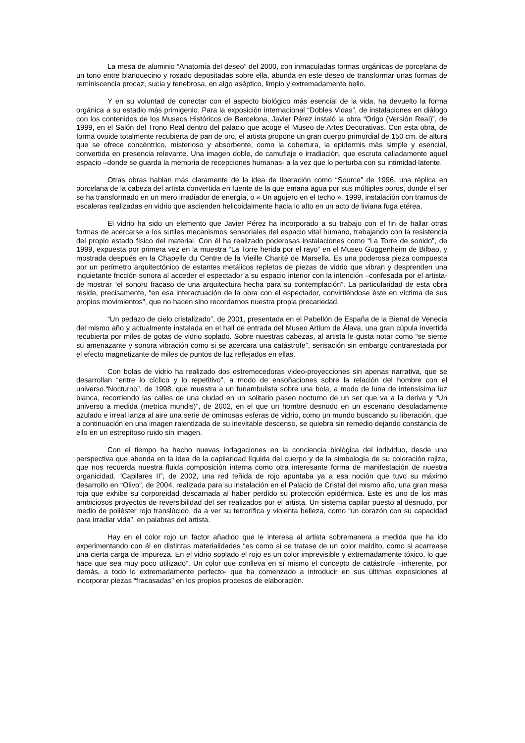La mesa de aluminio “Anatomía del deseo” del 2000, con inmaculadas formas orgánicas de porcelana de un tono entre blanquecino y rosado depositadas sobre ella, abunda en este deseo de transformar unas formas de reminiscencia procaz, sucia y tenebrosa, en algo aséptico, limpio y extremadamente bello.
Y en su voluntad de conectar con el aspecto biológico más esencial de la vida, ha devuelto la forma orgánica a su estadio más primigenio. Para la exposición internacional “Dobles Vidas”, de instalaciones en diálogo con los contenidos de los Museos Históricos de Barcelona, Javier Pérez instaló la obra “Origo (Versión Real)”, de 1999, en el Salón del Trono Real dentro del palacio que acoge el Museo de Artes Decorativas. Con esta obra, de forma ovoide totalmente recubierta de pan de oro, el artista propone un gran cuerpo primordial de 150 cm. de altura que se ofrece concéntrico, misterioso y absorbente, como la cobertura, la epidermis más simple y esencial, convertida en presencia relevante. Una imagen doble, de camuflaje e irradiación, que escruta calladamente aquel espacio –donde se guarda la memoria de recepciones humanas- a la vez que lo perturba con su intimidad latente.
Otras obras hablan más claramente de la idea de liberación como “Source” de 1996, una réplica en porcelana de la cabeza del artista convertida en fuente de la que emana agua por sus múltiples poros, donde el ser se ha transformado en un mero irradiador de energía, o « Un agujero en el techo », 1999, instalación con tramos de escaleras realizadas en vidrio que ascienden helicoidalmente hacia lo alto en un acto de liviana fuga etérea.
El vidrio ha sido un elemento que Javier Pérez ha incorporado a su trabajo con el fin de hallar otras formas de acercarse a los sutiles mecanismos sensoriales del espacio vital humano, trabajando con la resistencia del propio estado físico del material. Con él ha realizado poderosas instalaciones como “La Torre de sonido”, de 1999, expuesta por primera vez en la muestra “La Torre herida por el rayo” en el Museo Guggenheim de Bilbao, y mostrada después en la Chapelle du Centre de la Vieille Charité de Marsella. Es una poderosa pieza compuesta por un perímetro arquitectónico de estantes metálicos repletos de piezas de vidrio que vibran y desprenden una inquietante fricción sonora al acceder el espectador a su espacio interior con la intención –confesada por el artista- de mostrar “el sonoro fracaso de una arquitectura hecha para su contemplación”. La particularidad de esta obra reside, precisamente, “en esa interactuación de la obra con el espectador, convirtiéndose éste en víctima de sus propios movimientos”, que no hacen sino recordarnos nuestra propia precariedad.
“Un pedazo de cielo cristalizado”, de 2001, presentada en el Pabellón de España de la Bienal de Venecia del mismo año y actualmente instalada en el hall de entrada del Museo Artium de Álava, una gran cúpula invertida recubierta por miles de gotas de vidrio soplado. Sobre nuestras cabezas, al artista le gusta notar como “se siente su amenazante y sonora vibración como si se acercara una catástrofe”, sensación sin embargo contrarestada por el efecto magnetizante de miles de puntos de luz reflejados en ellas.
Con bolas de vidrio ha realizado dos estremecedoras video-proyecciones sin apenas narrativa, que se desarrollan “entre lo cíclico y lo repetitivo”, a modo de ensoñaciones sobre la relación del hombre con el universo.“Nocturno”, de 1998, que muestra a un funambulista sobre una bola, a modo de luna de intensísima luz blanca, recorriendo las calles de una ciudad en un solitario paseo nocturno de un ser que va a la deriva y “Un universo a medida (metrica mundis)”, de 2002, en el que un hombre desnudo en un escenario desoladamente azulado e irreal lanza al aire una serie de ominosas esferas de vidrio, como un mundo buscando su liberación, que a continuación en una imagen ralentizada de su inevitable descenso, se quiebra sin remedio dejando constancia de ello en un estrepitoso ruido sin imagen.
Con el tiempo ha hecho nuevas indagaciones en la conciencia biológica del individuo, desde una perspectiva que ahonda en la idea de la capilaridad líquida del cuerpo y de la simbología de su coloración rojiza, que nos recuerda nuestra fluida composición interna como otra interesante forma de manifestación de nuestra organicidad. “Capilares II”, de 2002, una red teñida de rojo apuntaba ya a esa noción que tuvo su máximo desarrollo en “Olivo”, de 2004, realizada para su instalación en el Palacio de Cristal del mismo año, una gran masa roja que exhibe su corporeidad descarnada al haber perdido su protección epidérmica. Este es uno de los más ambiciosos proyectos de reversibilidad del ser realizados por el artista. Un sistema capilar puesto al desnudo, por medio de poliéster rojo translúcido, da a ver su terrorífica y violenta belleza, como “un corazón con su capacidad para irradiar vida”, en palabras del artista.
Hay en el color rojo un factor añadido que le interesa al artista sobremanera a medida que ha ido experimentando con él en distintas materialidades “es como si se tratase de un color maldito, como si acarrease una cierta carga de impureza. En el vidrio soplado el rojo es un color imprevisible y extremadamente tóxico, lo que hace que sea muy poco utilizado”. Un color que conlleva en sí mismo el concepto de catástrofe –inherente, por demás, a todo lo extremadamente perfecto- que ha comenzado a introducir en sus últimas exposiciones al incorporar piezas “fracasadas” en los propios procesos de elaboración.